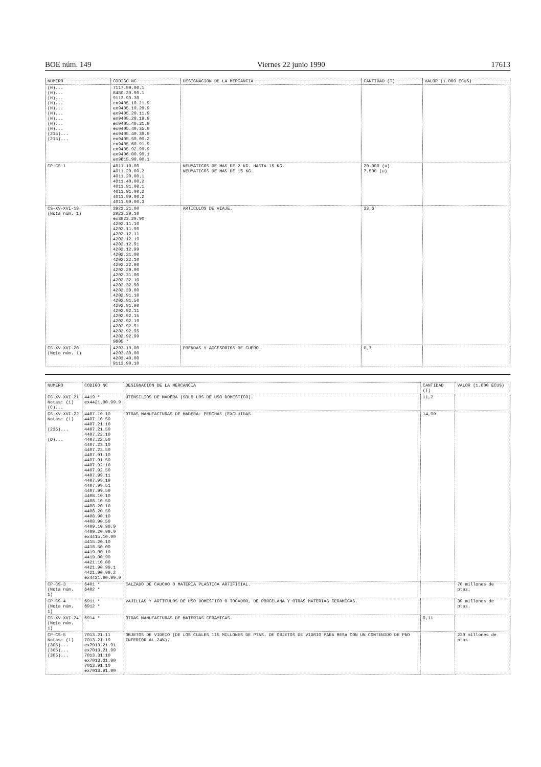BOE núm. 149 Viernes 22 junio 1990 17613
| NUMERO | CODIGO NC | DESIGNACION DE LA MERCANCIA | CANTIDAD (T) | VALOR (1.000 ECUS) |
| --- | --- | --- | --- | --- |
| (H)... (H)... (H)... (H)... (H)... (H)... (H)... (H)... (H)... (215)... (215)... | 7117.90.00.1 8480.30.90.1 9113.90.30 ex9405.10.21.9 ex9405.10.29.9 ex9405.20.11.9 ex9405.20.19.9 ex9405.40.31.9 ex9405.40.35.9 ex9405.40.39.9 ex9405.50.00.2 ex9405.60.91.9 ex9405.92.90.9 ex9406.00.90.1 ex9615.90.00.1 | | | |
| CP-CS-1 | 4011.10.00 4011.20.00.2 4011.20.00.1 4011.40.00.2 4011.91.00.1 4011.91.00.2 4011.99.00.2 4011.99.00.3 | NEUMATICOS DE MAS DE 2 KG. HASTA 15 KG. NEUMATICOS DE MAS DE 15 KG. | 20.000 (u) 7.500 (u) | |
| CS-XV-XVI-19 (Nota núm. 1) | 3923.21.00 3923.29.10 ex3923.29.90 4202.11.10 4202.11.90 4202.12.11 4202.12.19 4202.12.91 4202.12.99 4202.21.00 4202.22.10 4202.22.90 4202.29.00 4202.31.00 4202.32.10 4202.32.90 4202.39.00 4202.91.10 4202.91.50 4202.91.90 4202.92.11 4202.92.15 4202.92.19 4202.92.91 4202.92.95 4202.92.99 9605 * | ARTICULOS DE VIAJE. | 33,6 | |
| CS-XV-XVI-20 (Nota núm. 1) | 4203.10.00 4203.30.00 4203.40.00 9113.90.10 | PRENDAS Y ACCESORIOS DE CUERO. | 0,7 | |
| NUMERO | CODIGO NC | DESIGNACION DE LA MERCANCIA | CANTIDAD (T) | VALOR (1.000 ECUS) |
| --- | --- | --- | --- | --- |
| CS-XV-XVI-21 Notas: (1) (C)... | 4419 * ex4421.90.99.9 | UTENSILIOS DE MADERA (SOLO LOS DE USO DOMESTICO). | 11,2 | |
| CS-XV-XVI-22 Notas: (1) (235)... (D)... | 4407.10.10 4407.10.50 4407.21.10 4407.21.50 4407.22.10 4407.22.50 4407.23.10 4407.23.50 4407.91.10 4407.91.50 4407.92.10 4407.92.50 4407.99.11 4407.99.19 4407.99.51 4407.99.59 4408.10.10 4408.10.50 4408.20.10 4408.20.50 4408.90.10 4408.90.50 4409.10.90.9 4409.20.99.9 ex4415.10.90 4415.20.10 4418.50.00 4419.00.10 4419.00.90 4421.10.00 4421.90.99.1 4421.90.99.2 ex4421.90.99.9 | OTRAS MANUFACTURAS DE MADERA: PERCHAS (EXCLUIDAS | 14,00 | |
| CP-CS-3 (Nota núm. 1) | 6401 * 6402 * | CALZADO DE CAUCHO O MATERIA PLASTICA ARTIFICIAL. | | 70 millones de ptas. |
| CP-CS-4 (Nota núm. 1) | 6911 * 6912 * | VAJILLAS Y ARTICULOS DE USO DOMESTICO O TOCADOR, DE PORCELANA Y OTRAS MATERIAS CERAMICAS. | | 30 millones de ptas. |
| CS-XV-XVI-24 (Nota núm. 1) | 6914 * | OTRAS MANUFACTURAS DE MATERIAS CERAMICAS. | 0,11 | |
| CP-CS-5 Notas: (1) (305)... (305)... (305)... | 7013.21.11 7013.21.19 ex7013.21.91 ex7013.21.99 7013.31.10 ex7013.31.90 7013.91.10 ex7013.91.90 | OBJETOS DE VIDRIO (DE LOS CUALES 115 MILLONES DE PTAS. DE OBJETOS DE VIDRIO PARA MESA CON UN CONTENIDO DE PbO INFERIOR AL 24%). | | 230 millones de ptas. |